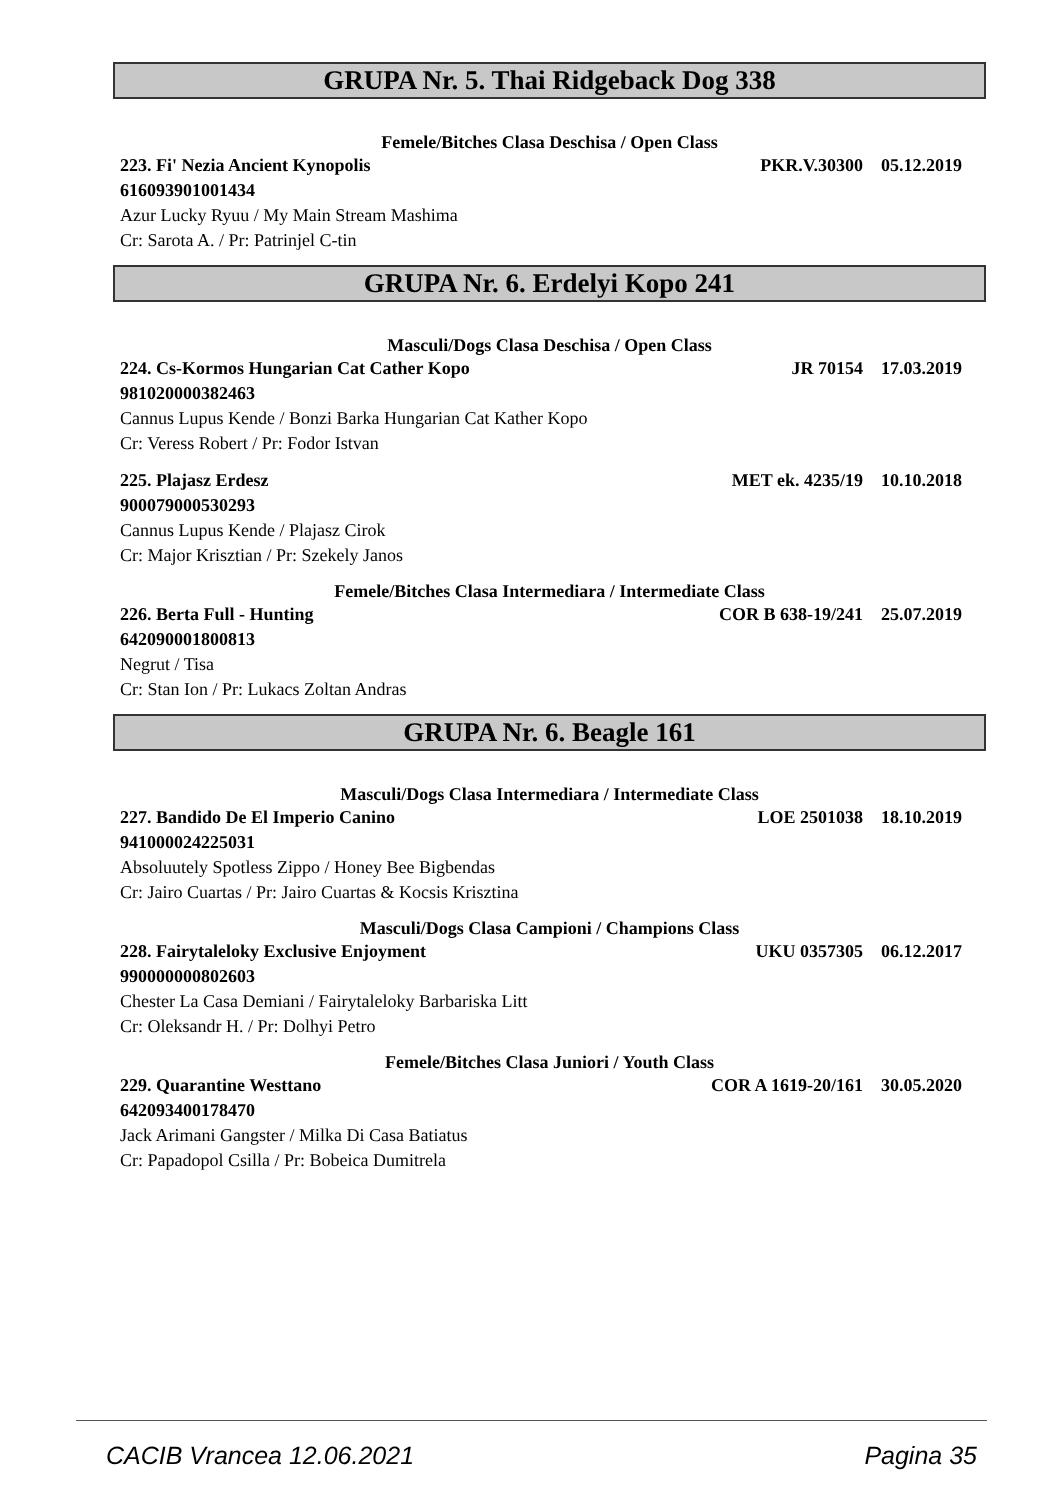GRUPA Nr. 5. Thai Ridgeback Dog 338
Femele/Bitches Clasa Deschisa / Open Class
223. Fi' Nezia Ancient Kynopolis PKR.V.30300 05.12.2019
616093901001434
Azur Lucky Ryuu / My Main Stream Mashima
Cr: Sarota A. / Pr: Patrinjel C-tin
GRUPA Nr. 6. Erdelyi Kopo 241
Masculi/Dogs Clasa Deschisa / Open Class
224. Cs-Kormos Hungarian Cat Cather Kopo JR 70154 17.03.2019
981020000382463
Cannus Lupus Kende / Bonzi Barka Hungarian Cat Kather Kopo
Cr: Veress Robert / Pr: Fodor Istvan
225. Plajasz Erdesz MET ek. 4235/19 10.10.2018
900079000530293
Cannus Lupus Kende / Plajasz Cirok
Cr: Major Krisztian / Pr: Szekely Janos
Femele/Bitches Clasa Intermediara / Intermediate Class
226. Berta Full - Hunting COR B 638-19/241 25.07.2019
642090001800813
Negrut / Tisa
Cr: Stan Ion / Pr: Lukacs Zoltan Andras
GRUPA Nr. 6. Beagle 161
Masculi/Dogs Clasa Intermediara / Intermediate Class
227. Bandido De El Imperio Canino LOE 2501038 18.10.2019
941000024225031
Absoluutely Spotless Zippo / Honey Bee Bigbendas
Cr: Jairo Cuartas / Pr: Jairo Cuartas & Kocsis Krisztina
Masculi/Dogs Clasa Campioni / Champions Class
228. Fairytaleloky Exclusive Enjoyment UKU 0357305 06.12.2017
990000000802603
Chester La Casa Demiani / Fairytaleloky Barbariska Litt
Cr: Oleksandr H. / Pr: Dolhyi Petro
Femele/Bitches Clasa Juniori / Youth Class
229. Quarantine Westtano COR A 1619-20/161 30.05.2020
642093400178470
Jack Arimani Gangster / Milka Di Casa Batiatus
Cr: Papadopol Csilla / Pr: Bobeica Dumitrela
CACIB Vrancea 12.06.2021 Pagina 35